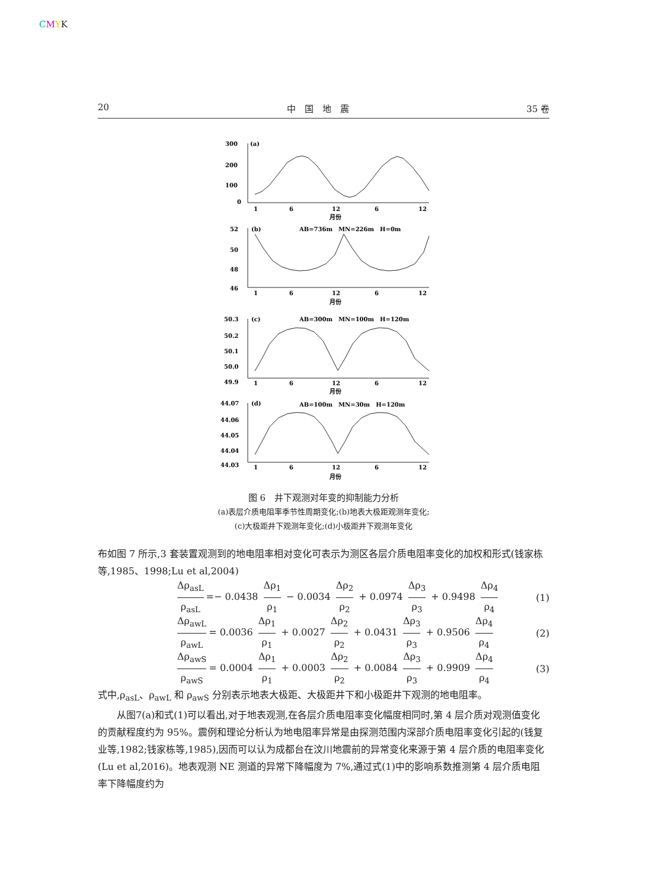CMYK
20 中　国　地　震 35 卷
300
200
100
0
(a)
1
6
12
6
12
月份
52
50
48
46
(b)
AB=736m　MN=226m　H=0m
1
6
12
6
12
月份
50.3
50.2
50.1
50.0
49.9
(c)
AB=300m　MN=100m　H=120m
1
6
12
6
12
月份
44.07
44.06
44.05
44.04
44.03
(d)
AB=100m　MN=30m　H=120m
1
6
12
6
12
月份
图 6　井下观测对年变的抑制能力分析
(a)表层介质电阻率季节性周期变化;(b)地表大极距观测年变化;
(c)大极距井下观测年变化;(d)小极距井下观测年变化
布如图 7 所示,3 套装置观测到的地电阻率相对变化可表示为测区各层介质电阻率变化的加权和形式(钱家栋等,1985、1998;Lu et al,2004)
Δρ<sub>asL</sub> ρ<sub>asL</sub> =− 0.0438 Δρ<sub>1</sub> ρ<sub>1</sub> − 0.0034 Δρ<sub>2</sub> ρ<sub>2</sub> + 0.0974 Δρ<sub>3</sub> ρ<sub>3</sub> + 0.9498 Δρ<sub>4</sub> ρ<sub>4</sub> (1)
Δρ<sub>awL</sub> ρ<sub>awL</sub> = 0.0036 Δρ<sub>1</sub> ρ<sub>1</sub> + 0.0027 Δρ<sub>2</sub> ρ<sub>2</sub> + 0.0431 Δρ<sub>3</sub> ρ<sub>3</sub> + 0.9506 Δρ<sub>4</sub> ρ<sub>4</sub> (2)
Δρ<sub>awS</sub> ρ<sub>awS</sub> = 0.0004 Δρ<sub>1</sub> ρ<sub>1</sub> + 0.0003 Δρ<sub>2</sub> ρ<sub>2</sub> + 0.0084 Δρ<sub>3</sub> ρ<sub>3</sub> + 0.9909 Δρ<sub>4</sub> ρ<sub>4</sub> (3)
式中,ρ<sub>asL</sub>、ρ<sub>awL</sub> 和 ρ<sub>awS</sub> 分别表示地表大极距、大极距井下和小极距井下观测的地电阻率。
从图7(a)和式(1)可以看出,对于地表观测,在各层介质电阻率变化幅度相同时,第 4 层介质对观测值变化的贡献程度约为 95%。震例和理论分析认为地电阻率异常是由探测范围内深部介质电阻率变化引起的(钱复业等,1982;钱家栋等,1985),因而可以认为成都台在汶川地震前的异常变化来源于第 4 层介质的电阻率变化(Lu et al,2016)。地表观测 NE 测道的异常下降幅度为 7%,通过式(1)中的影响系数推测第 4 层介质电阻率下降幅度约为